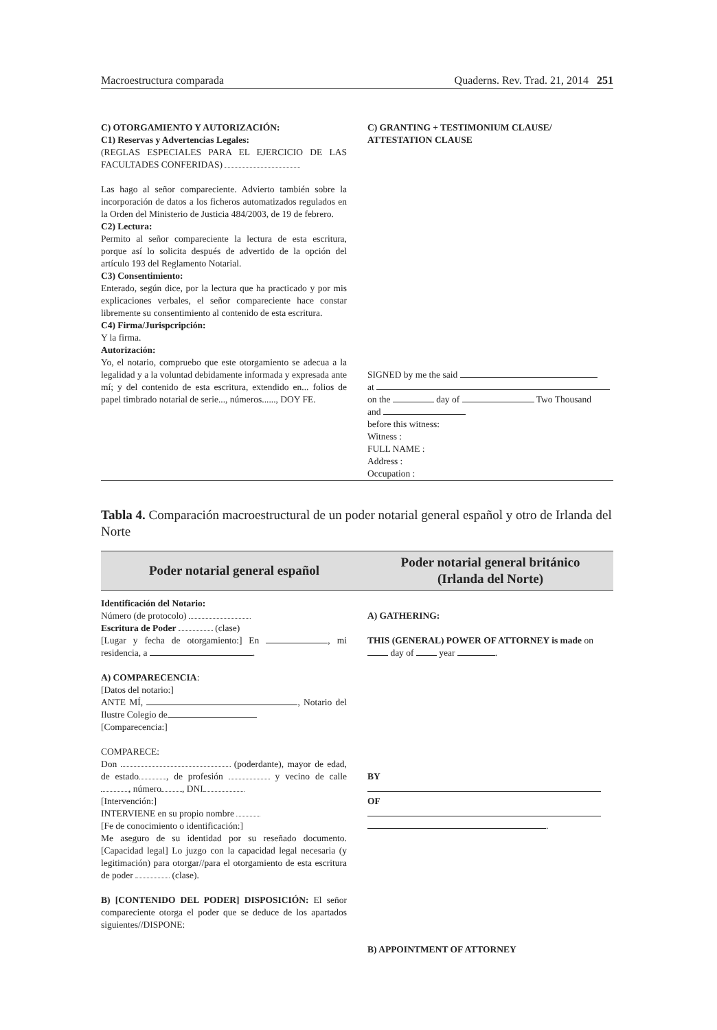Macroestructura comparada Quaderns. Rev. Trad. 21, 2014 251
| C) OTORGAMIENTO Y AUTORIZACIÓN: C1) Reservas y Advertencias Legales: (REGLAS ESPECIALES PARA EL EJERCICIO DE LAS FACULTADES CONFERIDAS) Las hago al señor compareciente. Advierto también sobre la incorporación de datos a los ficheros automatizados regulados en la Orden del Ministerio de Justicia 484/2003, de 19 de febrero. C2) Lectura: Permito al señor compareciente la lectura de esta escritura, porque así lo solicita después de advertido de la opción del artículo 193 del Reglamento Notarial. C3) Consentimiento: Enterado, según dice, por la lectura que ha practicado y por mis explicaciones verbales, el señor compareciente hace constar libremente su consentimiento al contenido de esta escritura. C4) Firma/Jurispcripción: Y la firma. Autorización: Yo, el notario, compruebo que este otorgamiento se adecua a la legalidad y a la voluntad debidamente informada y expresada ante mí; y del contenido de esta escritura, extendido en... folios de papel timbrado notarial de serie..., números......, DOY FE. | C) GRANTING + TESTIMONIUM CLAUSE/ ATTESTATION CLAUSE SIGNED by me the said at on the day of Two Thousand and before this witness: Witness : FULL NAME : Address : Occupation : |
Tabla 4. Comparación macroestructural de un poder notarial general español y otro de Irlanda del Norte
| Poder notarial general español | Poder notarial general británico (Irlanda del Norte) |
| --- | --- |
| Identificación del Notario: Número (de protocolo) Escritura de Poder (clase) [Lugar y fecha de otorgamiento:] En , mi residencia, a . A) COMPARECENCIA : [Datos del notario:] ANTE MÍ, , Notario del Ilustre Colegio de [Comparecencia:] COMPARECE: Don (poderdante), mayor de edad, de estado , de profesión y vecino de calle , número , DNI [Intervención:] INTERVIENE en su propio nombre [Fe de conocimiento o identificación:] Me aseguro de su identidad por su reseñado documento. [Capacidad legal] Lo juzgo con la capacidad legal necesaria (y legitimación) para otorgar//para el otorgamiento de esta escritura de poder (clase). B) [CONTENIDO DEL PODER] DISPOSICIÓN: El señor compareciente otorga el poder que se deduce de los apartados siguientes//DISPONE: | A) GATHERING: THIS (GENERAL) POWER OF ATTORNEY is made on day of year . BY OF . B) APPOINTMENT OF ATTORNEY |